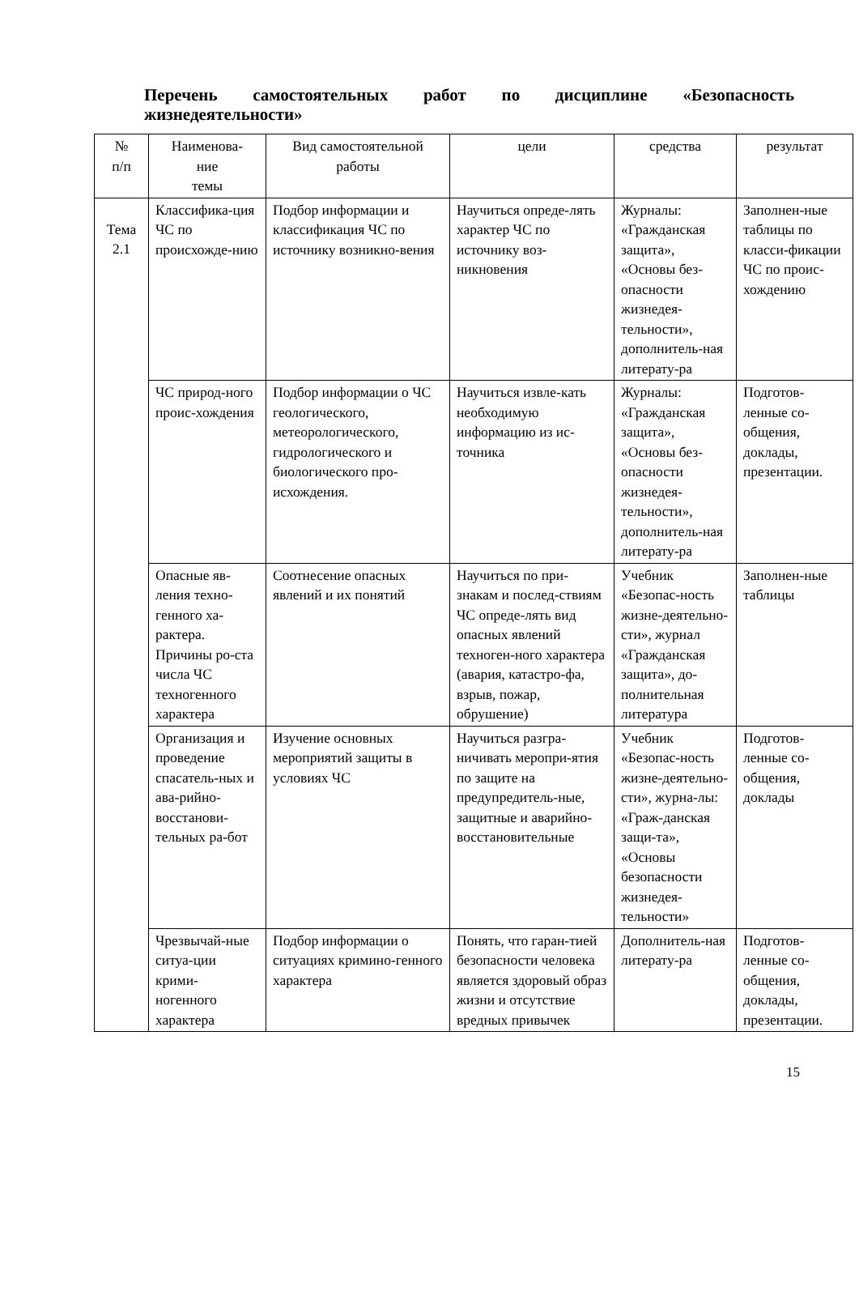Перечень самостоятельных работ по дисциплине «Безопасность жизнедеятельности»
| № п/п | Наименова- ние темы | Вид самостоятельной работы | цели | средства | результат |
| --- | --- | --- | --- | --- | --- |
| Тема 2.1 | Классифика-ция ЧС по происхожде-нию | Подбор информации и классификация ЧС по источнику возникно-вения | Научиться опреде-лять характер ЧС по источнику воз-никновения | Журналы: «Гражданская защита», «Основы без-опасности жизнедея-тельности», дополнитель-ная литерату-ра | Заполнен-ные таблицы по класси-фикации ЧС по проис-хождению |
| | ЧС природ-ного проис-хождения | Подбор информации о ЧС геологического, метеорологического, гидрологического и биологического про-исхождения. | Научиться извле-кать необходимую информацию из ис-точника | Журналы: «Гражданская защита», «Основы без-опасности жизнедея-тельности», дополнитель-ная литерату-ра | Подготов-ленные со-общения, доклады, презентации. |
| | Опасные яв-ления техно-генного ха-рактера. Причины ро-ста числа ЧС техногенного характера | Соотнесение опасных явлений и их понятий | Научиться по при-знакам и послед-ствиям ЧС опреде-лять вид опасных явлений техноген-ного характера (авария, катастро-фа, взрыв, пожар, обрушение) | Учебник «Безопас-ность жизне-деятельно-сти», журнал «Гражданская защита», до-полнительная литература | Заполнен-ные таблицы |
| | Организация и проведение спасатель-ных и ава-рийно-восстанови-тельных ра-бот | Изучение основных мероприятий защиты в условиях ЧС | Научиться разгра-ничивать меропри-ятия по защите на предупредитель-ные, защитные и аварийно-восстановительные | Учебник «Безопас-ность жизне-деятельно-сти», журна-лы: «Граж-данская защи-та», «Основы безопасности жизнедея-тельности» | Подготов-ленные со-общения, доклады |
| | Чрезвычай-ные ситуа-ции крими-ногенного характера | Подбор информации о ситуациях кримино-генного характера | Понять, что гаран-тией безопасности человека является здоровый образ жизни и отсутствие вредных привычек | Дополнитель-ная литерату-ра | Подготов-ленные со-общения, доклады, презентации. |
15